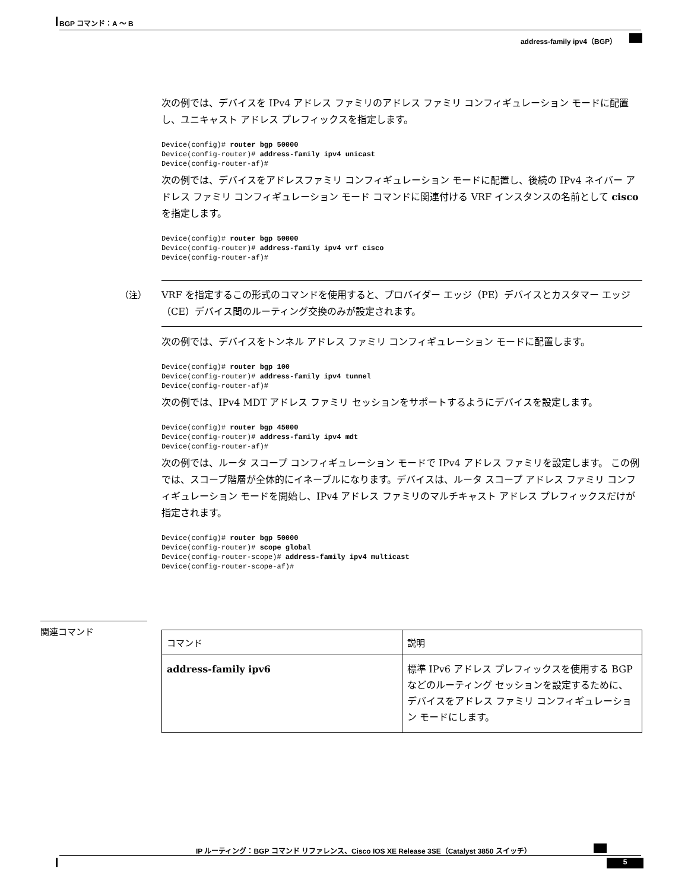BGP コマンド：A ～ B
address-family ipv4（BGP）
次の例では、デバイスを IPv4 アドレス ファミリのアドレス ファミリ コンフィギュレーション モードに配置し、ユニキャスト アドレス プレフィックスを指定します。
Device(config)# router bgp 50000
Device(config-router)# address-family ipv4 unicast
Device(config-router-af)#
次の例では、デバイスをアドレスファミリ コンフィギュレーション モードに配置し、後続の IPv4 ネイバー アドレス ファミリ コンフィギュレーション モード コマンドに関連付ける VRF インスタンスの名前として cisco を指定します。
Device(config)# router bgp 50000
Device(config-router)# address-family ipv4 vrf cisco
Device(config-router-af)#
（注）
VRF を指定するこの形式のコマンドを使用すると、プロバイダー エッジ（PE）デバイスとカスタマー エッジ（CE）デバイス間のルーティング交換のみが設定されます。
次の例では、デバイスをトンネル アドレス ファミリ コンフィギュレーション モードに配置します。
Device(config)# router bgp 100
Device(config-router)# address-family ipv4 tunnel
Device(config-router-af)#
次の例では、IPv4 MDT アドレス ファミリ セッションをサポートするようにデバイスを設定します。
Device(config)# router bgp 45000
Device(config-router)# address-family ipv4 mdt
Device(config-router-af)#
次の例では、ルータ スコープ コンフィギュレーション モードで IPv4 アドレス ファミリを設定します。 この例では、スコープ階層が全体的にイネーブルになります。デバイスは、ルータ スコープ アドレス ファミリ コンフィギュレーション モードを開始し、IPv4 アドレス ファミリのマルチキャスト アドレス プレフィックスだけが指定されます。
Device(config)# router bgp 50000
Device(config-router)# scope global
Device(config-router-scope)# address-family ipv4 multicast
Device(config-router-scope-af)#
関連コマンド
| コマンド | 説明 |
| --- | --- |
| address-family ipv6 | 標準 IPv6 アドレス プレフィックスを使用する BGP などのルーティング セッションを設定するために、デバイスをアドレス ファミリ コンフィギュレーション モードにします。 |
IP ルーティング：BGP コマンド リファレンス、Cisco IOS XE Release 3SE（Catalyst 3850 スイッチ）
5